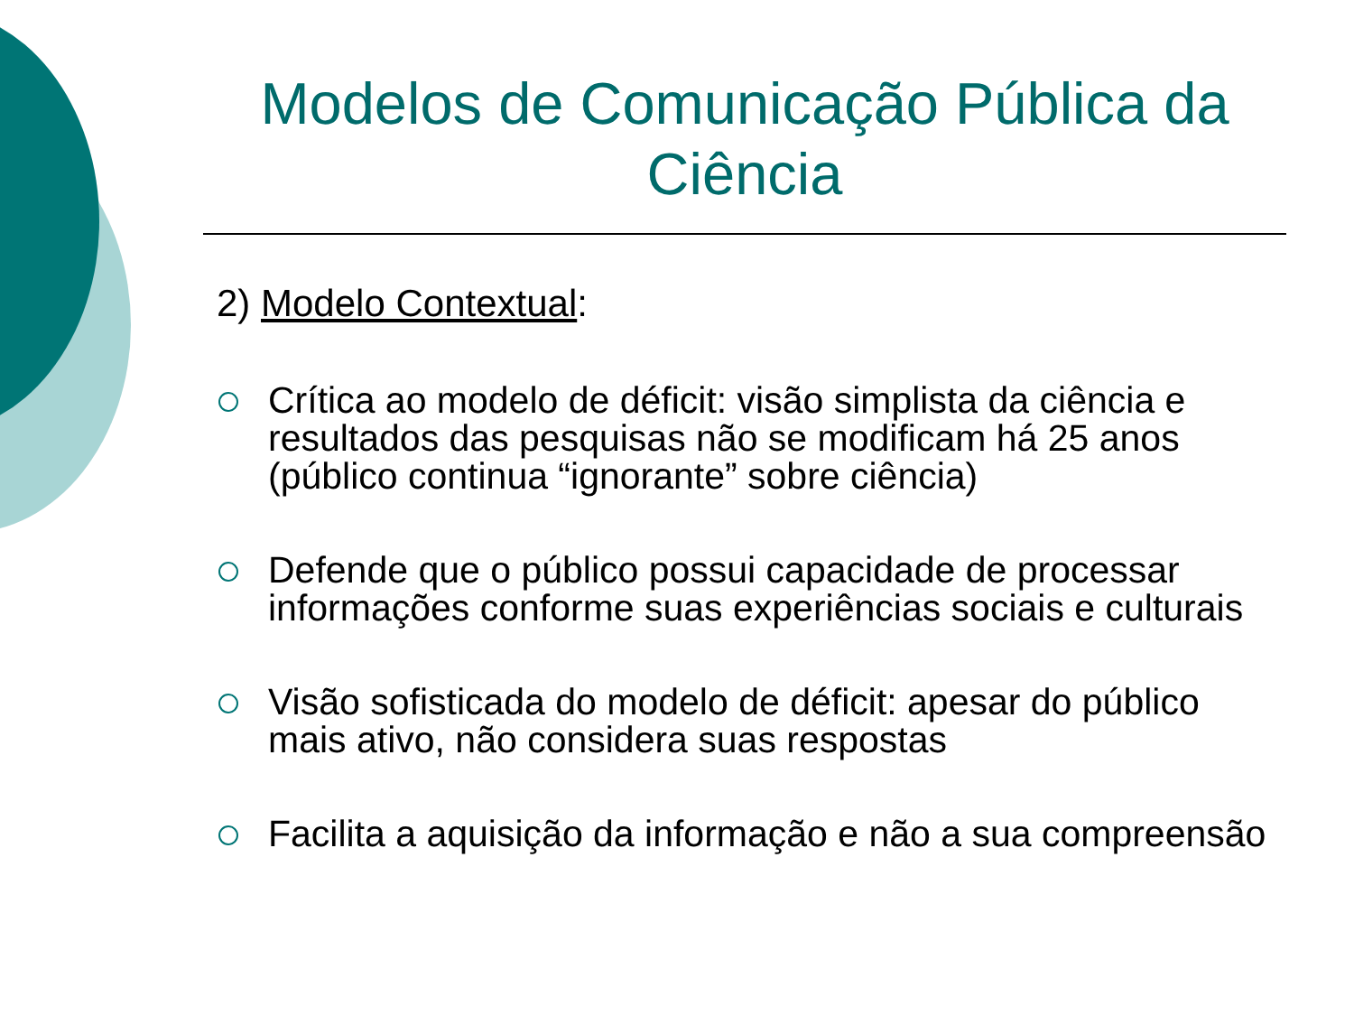Modelos de Comunicação Pública da Ciência
2) Modelo Contextual:
Crítica ao modelo de déficit: visão simplista da ciência e resultados das pesquisas não se modificam há 25 anos (público continua “ignorante” sobre ciência)
Defende que o público possui capacidade de processar informações conforme suas experiências sociais e culturais
Visão sofisticada do modelo de déficit: apesar do público mais ativo, não considera suas respostas
Facilita a aquisição da informação e não a sua compreensão